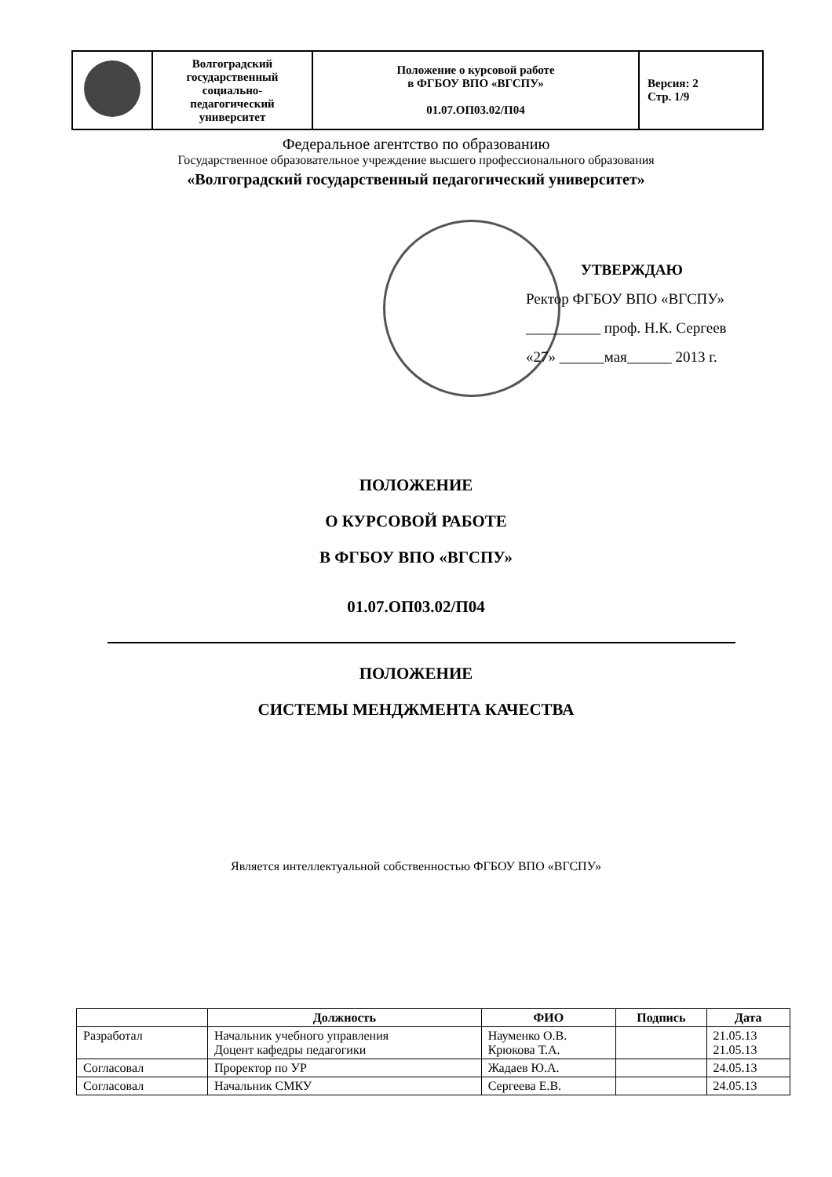| | Волгоградский государственный социально- педагогический университет | Положение о курсовой работе в ФГБОУ ВПО «ВГСПУ» 01.07.ОП03.02/П04 | Версия: 2 Стр. 1/9 |
Федеральное агентство по образованию
Государственное образовательное учреждение высшего профессионального образования
«Волгоградский государственный педагогический университет»
УТВЕРЖДАЮ
Ректор ФГБОУ ВПО «ВГСПУ»
__________ проф. Н.К. Сергеев
«27» ______мая______ 2013 г.
ПОЛОЖЕНИЕ
О КУРСОВОЙ РАБОТЕ
В ФГБОУ ВПО «ВГСПУ»
01.07.ОП03.02/П04
ПОЛОЖЕНИЕ
СИСТЕМЫ МЕНДЖМЕНТА КАЧЕСТВА
Является интеллектуальной собственностью ФГБОУ ВПО «ВГСПУ»
| | Должность | ФИО | Подпись | Дата |
| --- | --- | --- | --- | --- |
| Разработал | Начальник учебного управления Доцент кафедры педагогики | Науменко О.В. Крюкова Т.А. | | 21.05.13 21.05.13 |
| Согласовал | Проректор по УР | Жадаев Ю.А. | | 24.05.13 |
| Согласовал | Начальник СМКУ | Сергеева Е.В. | | 24.05.13 |